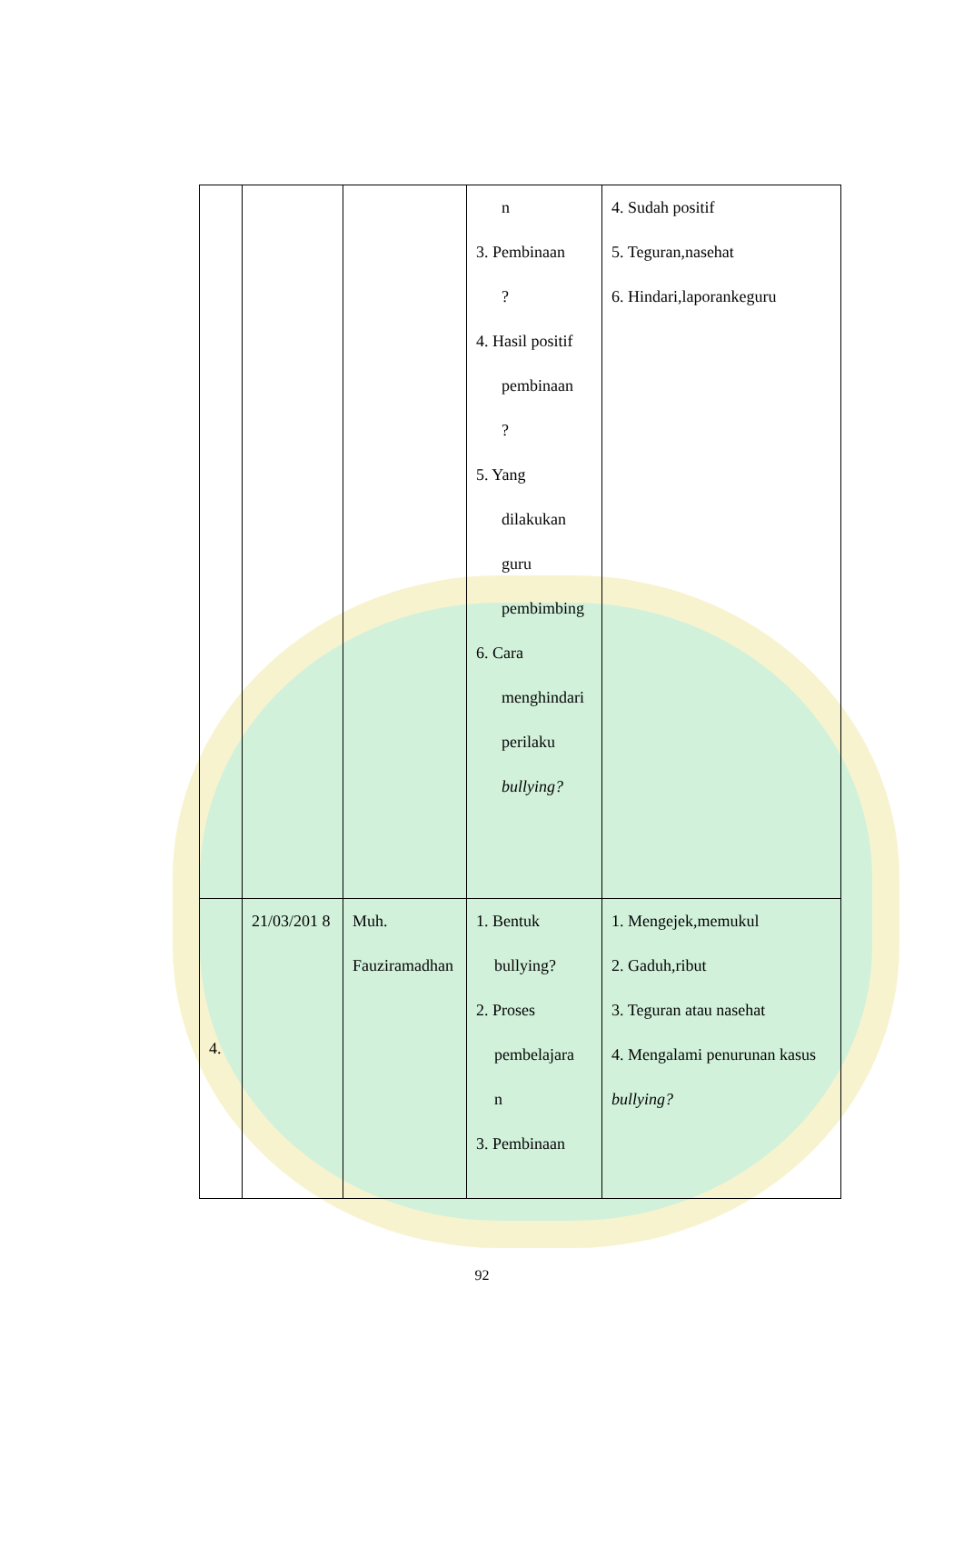| | | | n 3. Pembinaan ? 4. Hasil positif pembinaan ? 5. Yang dilakukan guru pembimbing 6. Cara menghindari perilaku bullying? | 4. Sudah positif 5. Teguran,nasehat 6. Hindari,laporankeguru |
| 4. | 21/03/201 8 | Muh. Fauziramadhan | 1. Bentuk bullying? 2. Proses pembelajara n 3. Pembinaan | 1. Mengejek,memukul 2. Gaduh,ribut 3. Teguran atau nasehat 4. Mengalami penurunan kasus bullying? |
92